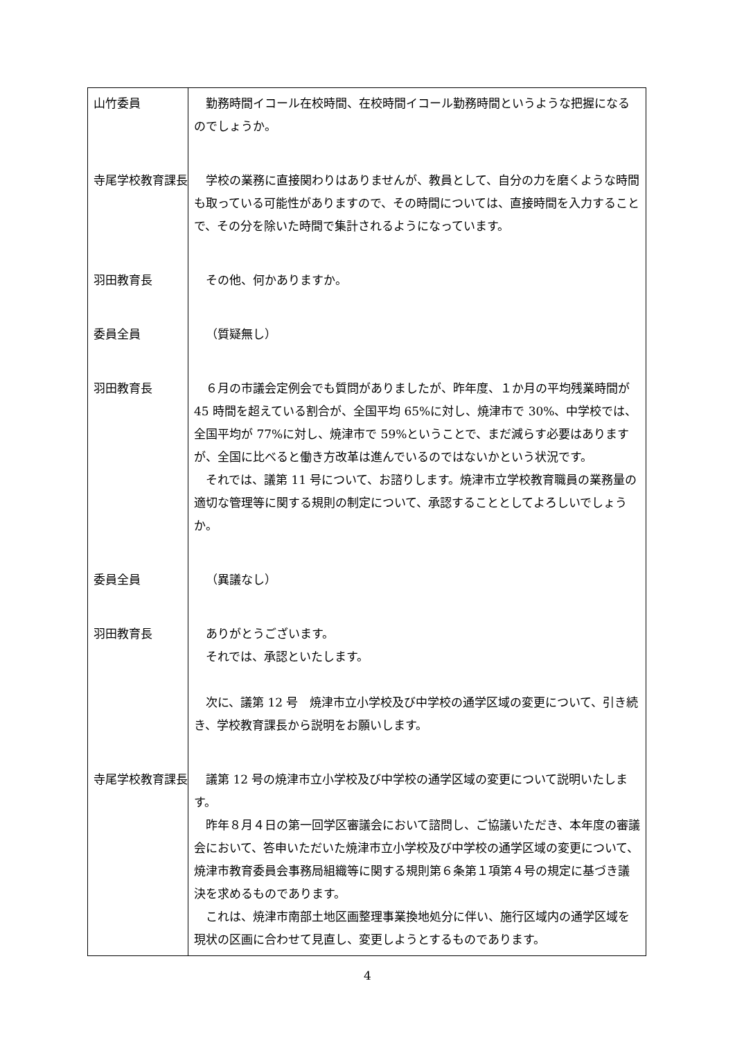| 山竹委員 | 勤務時間イコール在校時間、在校時間イコール勤務時間というような把握になるのでしょうか。 |
| 寺尾学校教育課長 | 学校の業務に直接関わりはありませんが、教員として、自分の力を磨くような時間も取っている可能性がありますので、その時間については、直接時間を入力することで、その分を除いた時間で集計されるようになっています。 |
| 羽田教育長 | その他、何かありますか。 |
| 委員全員 | （質疑無し） |
| 羽田教育長 | ６月の市議会定例会でも質問がありましたが、昨年度、１か月の平均残業時間が 45 時間を超えている割合が、全国平均 65%に対し、焼津市で 30%、中学校では、全国平均が 77%に対し、焼津市で 59%ということで、まだ減らす必要はありますが、全国に比べると働き方改革は進んでいるのではないかという状況です。 それでは、議第 11 号について、お諮りします。焼津市立学校教育職員の業務量の適切な管理等に関する規則の制定について、承認することとしてよろしいでしょうか。 |
| 委員全員 | （異議なし） |
| 羽田教育長 | ありがとうございます。 それでは、承認といたします。 次に、議第 12 号 焼津市立小学校及び中学校の通学区域の変更について、引き続き、学校教育課長から説明をお願いします。 |
| 寺尾学校教育課長 | 議第 12 号の焼津市立小学校及び中学校の通学区域の変更について説明いたします。 昨年８月４日の第一回学区審議会において諮問し、ご協議いただき、本年度の審議会において、答申いただいた焼津市立小学校及び中学校の通学区域の変更について、焼津市教育委員会事務局組織等に関する規則第６条第１項第４号の規定に基づき議決を求めるものであります。 これは、焼津市南部土地区画整理事業換地処分に伴い、施行区域内の通学区域を現状の区画に合わせて見直し、変更しようとするものであります。 |
4